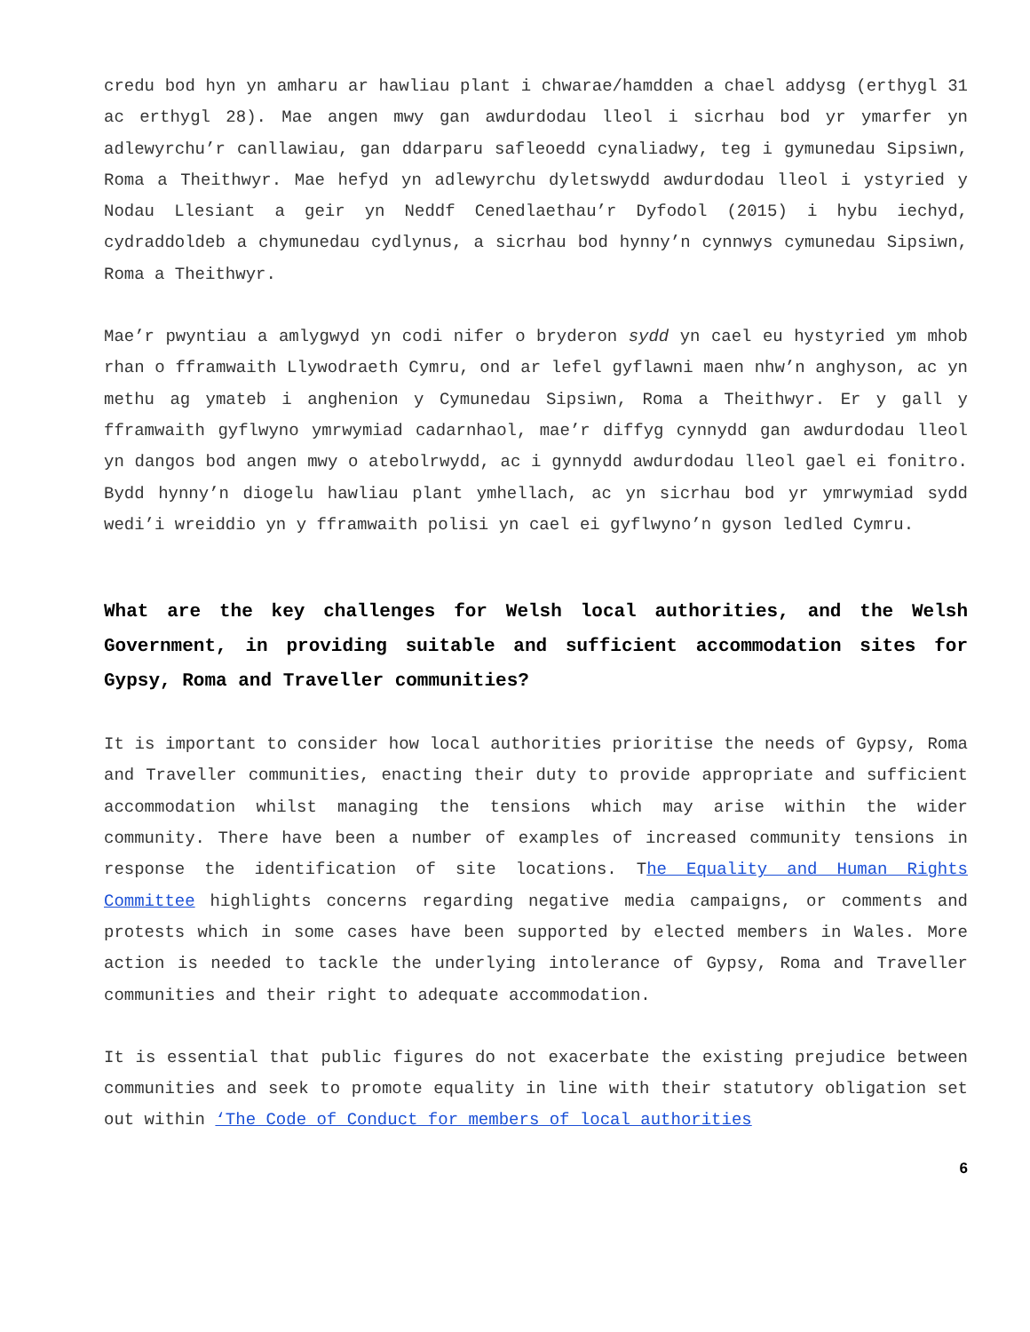credu bod hyn yn amharu ar hawliau plant i chwarae/hamdden a chael addysg (erthygl 31 ac erthygl 28). Mae angen mwy gan awdurdodau lleol i sicrhau bod yr ymarfer yn adlewyrchu’r canllawiau, gan ddarparu safleoedd cynaliadwy, teg i gymunedau Sipsiwn, Roma a Theithwyr. Mae hefyd yn adlewyrchu dyletswydd awdurdodau lleol i ystyried y Nodau Llesiant a geir yn Neddf Cenedlaethau’r Dyfodol (2015) i hybu iechyd, cydraddoldeb a chymunedau cydlynus, a sicrhau bod hynny’n cynnwys cymunedau Sipsiwn, Roma a Theithwyr.
Mae’r pwyntiau a amlygwyd yn codi nifer o bryderon sydd yn cael eu hystyried ym mhob rhan o fframwaith Llywodraeth Cymru, ond ar lefel gyflawni maen nhw’n anghyson, ac yn methu ag ymateb i anghenion y Cymunedau Sipsiwn, Roma a Theithwyr. Er y gall y fframwaith gyflwyno ymrwymiad cadarnhaol, mae’r diffyg cynnydd gan awdurdodau lleol yn dangos bod angen mwy o atebolrwydd, ac i gynnydd awdurdodau lleol gael ei fonitro. Bydd hynny’n diogelu hawliau plant ymhellach, ac yn sicrhau bod yr ymrwymiad sydd wedi’i wreiddio yn y fframwaith polisi yn cael ei gyflwyno’n gyson ledled Cymru.
What are the key challenges for Welsh local authorities, and the Welsh Government, in providing suitable and sufficient accommodation sites for Gypsy, Roma and Traveller communities?
It is important to consider how local authorities prioritise the needs of Gypsy, Roma and Traveller communities, enacting their duty to provide appropriate and sufficient accommodation whilst managing the tensions which may arise within the wider community. There have been a number of examples of increased community tensions in response the identification of site locations. The Equality and Human Rights Committee highlights concerns regarding negative media campaigns, or comments and protests which in some cases have been supported by elected members in Wales. More action is needed to tackle the underlying intolerance of Gypsy, Roma and Traveller communities and their right to adequate accommodation.
It is essential that public figures do not exacerbate the existing prejudice between communities and seek to promote equality in line with their statutory obligation set out within ‘The Code of Conduct for members of local authorities
6